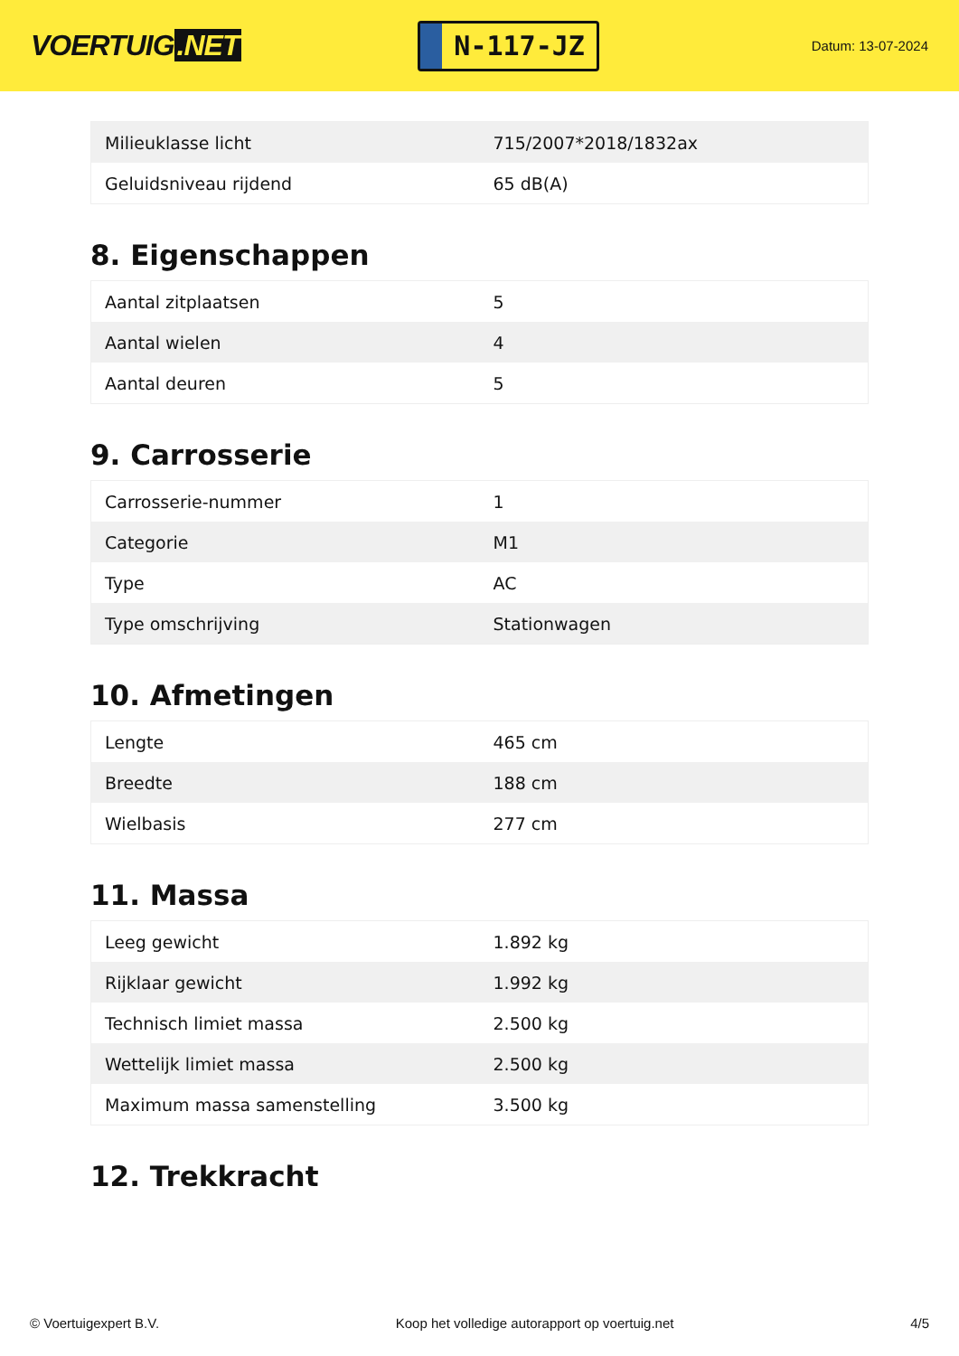VOERTUIG.NET
N-117-JZ
Datum: 13-07-2024
| Milieuklasse licht | 715/2007*2018/1832ax |
| Geluidsniveau rijdend | 65 dB(A) |
8. Eigenschappen
| Aantal zitplaatsen | 5 |
| Aantal wielen | 4 |
| Aantal deuren | 5 |
9. Carrosserie
| Carrosserie-nummer | 1 |
| Categorie | M1 |
| Type | AC |
| Type omschrijving | Stationwagen |
10. Afmetingen
| Lengte | 465 cm |
| Breedte | 188 cm |
| Wielbasis | 277 cm |
11. Massa
| Leeg gewicht | 1.892 kg |
| Rijklaar gewicht | 1.992 kg |
| Technisch limiet massa | 2.500 kg |
| Wettelijk limiet massa | 2.500 kg |
| Maximum massa samenstelling | 3.500 kg |
12. Trekkracht
© Voertuigexpert B.V. Koop het volledige autorapport op voertuig.net 4/5